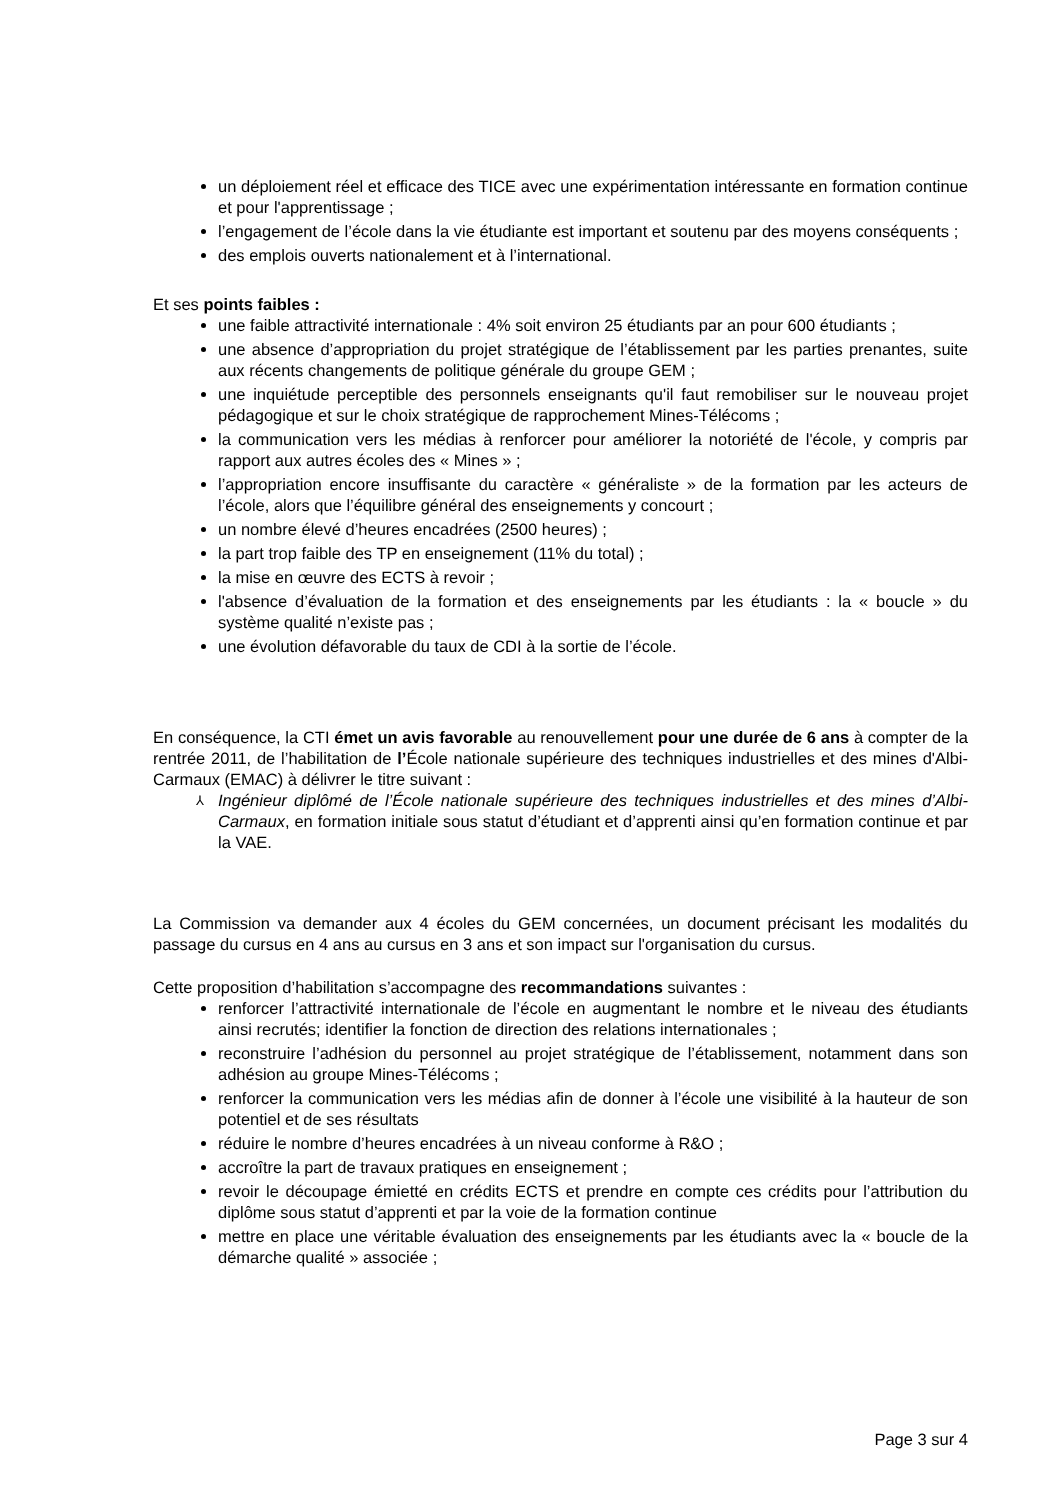un déploiement réel et efficace des TICE avec une expérimentation intéressante en formation continue et pour l'apprentissage ;
l’engagement de l’école dans la vie étudiante est important et soutenu par des moyens conséquents ;
des emplois ouverts nationalement et à l’international.
Et ses points faibles :
une faible attractivité internationale : 4% soit environ 25 étudiants par an pour 600 étudiants ;
une absence d’appropriation du projet stratégique de l’établissement par les parties prenantes, suite aux récents changements de politique générale du groupe GEM ;
une inquiétude perceptible des personnels enseignants qu'il faut remobiliser sur le nouveau projet pédagogique et sur le choix stratégique de rapprochement Mines-Télécoms ;
la communication vers les médias à renforcer pour améliorer la notoriété de l'école, y compris par rapport aux autres écoles des « Mines » ;
l’appropriation encore insuffisante du caractère « généraliste » de la formation par les acteurs de l’école, alors que l’équilibre général des enseignements y concourt ;
un nombre élevé d’heures encadrées (2500 heures) ;
la part trop faible des TP en enseignement (11% du total) ;
la mise en œuvre des ECTS à revoir ;
l'absence d’évaluation de la formation et des enseignements par les étudiants : la « boucle » du système qualité n’existe pas ;
une évolution défavorable du taux de CDI à la sortie de l’école.
En conséquence, la CTI émet un avis favorable au renouvellement pour une durée de 6 ans à compter de la rentrée 2011, de l’habilitation de l’École nationale supérieure des techniques industrielles et des mines d'Albi-Carmaux (EMAC) à délivrer le titre suivant :
⅄ Ingénieur diplômé de l’École nationale supérieure des techniques industrielles et des mines d’Albi-Carmaux, en formation initiale sous statut d’étudiant et d’apprenti ainsi qu’en formation continue et par la VAE.
La Commission va demander aux 4 écoles du GEM concernées, un document précisant les modalités du passage du cursus en 4 ans au cursus en 3 ans et son impact sur l'organisation du cursus.
Cette proposition d’habilitation s’accompagne des recommandations suivantes :
renforcer l’attractivité internationale de l’école en augmentant le nombre et le niveau des étudiants ainsi recrutés; identifier la fonction de direction des relations internationales ;
reconstruire l’adhésion du personnel au projet stratégique de l’établissement, notamment dans son adhésion au groupe Mines-Télécoms ;
renforcer la communication vers les médias afin de donner à l’école une visibilité à la hauteur de son potentiel et de ses résultats
réduire le nombre d’heures encadrées à un niveau conforme à R&O ;
accroître la part de travaux pratiques en enseignement ;
revoir le découpage émietté en crédits ECTS et prendre en compte ces crédits pour l’attribution du diplôme sous statut d’apprenti et par la voie de la formation continue
mettre en place une véritable évaluation des enseignements par les étudiants avec la « boucle de la démarche qualité » associée ;
Page 3 sur 4